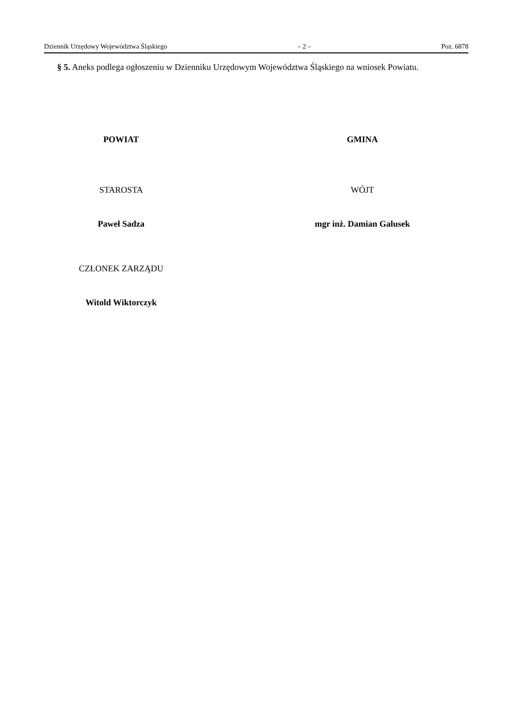Dziennik Urzędowy Województwa Śląskiego – 2 – Poz. 6878
§ 5. Aneks podlega ogłoszeniu w Dzienniku Urzędowym Województwa Śląskiego na wniosek Powiatu.
POWIAT
STAROSTA
Paweł Sadza
CZŁONEK ZARZĄDU
Witold Wiktorczyk
GMINA
WÓJT
mgr inż. Damian Galusek